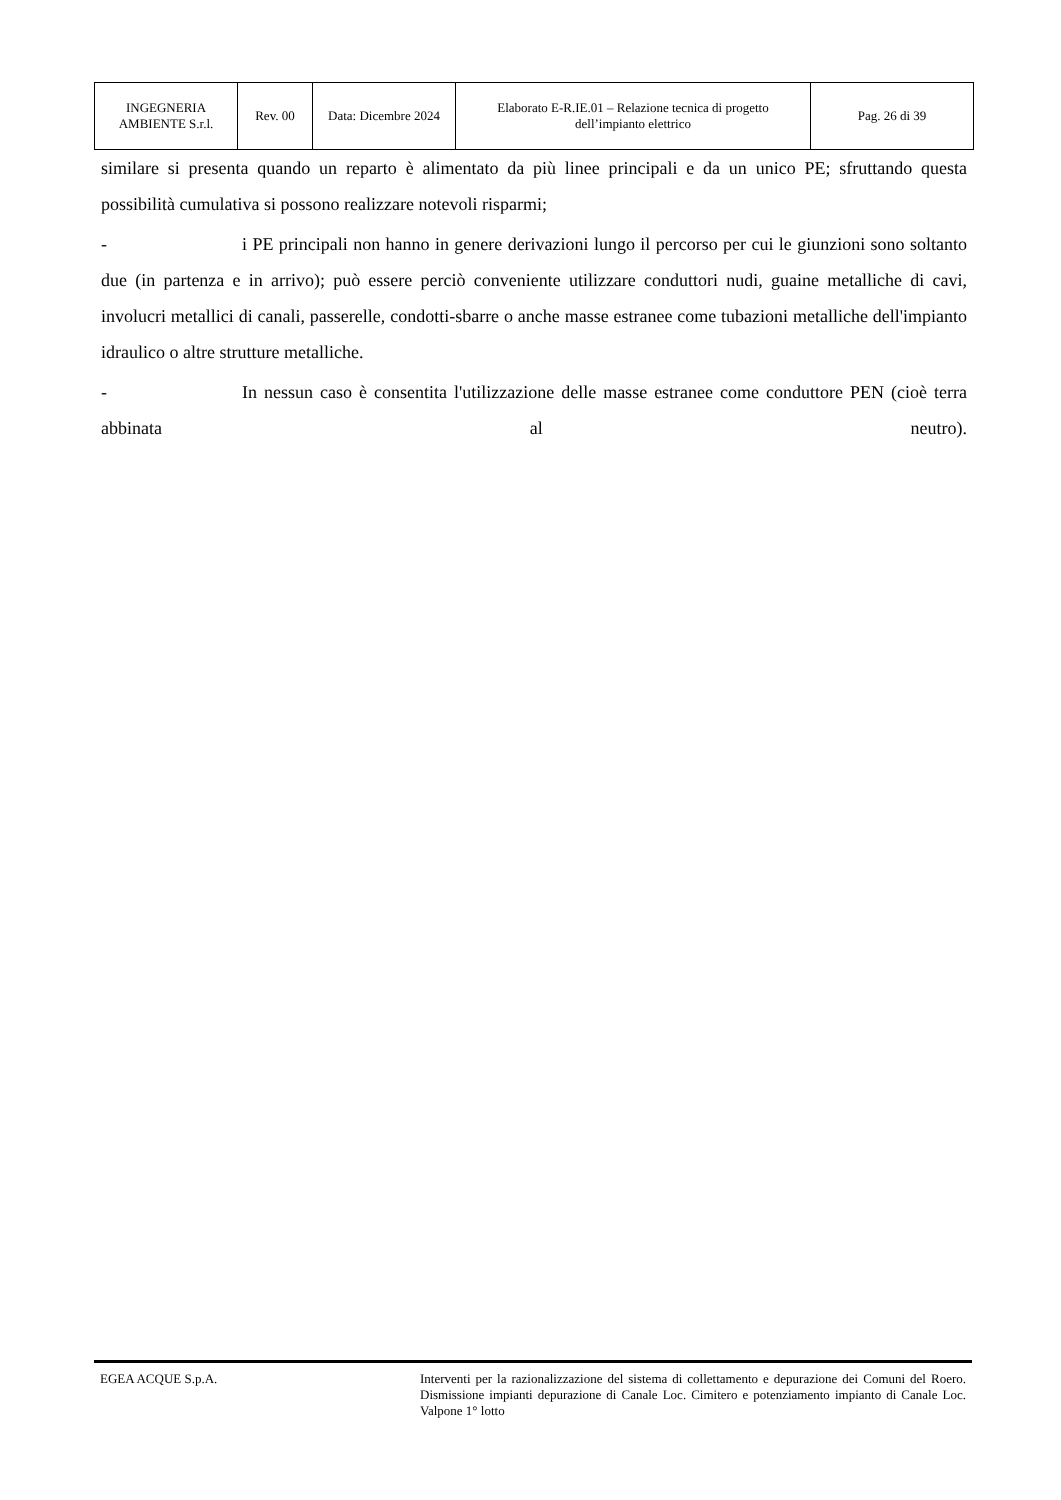| INGEGNERIA AMBIENTE S.r.l. | Rev. 00 | Data: Dicembre 2024 | Elaborato E-R.IE.01 – Relazione tecnica di progetto dell’impianto elettrico | Pag. 26 di 39 |
similare si presenta quando un reparto è alimentato da più linee principali e da un unico PE; sfruttando questa possibilità cumulativa si possono realizzare notevoli risparmi;
- i PE principali non hanno in genere derivazioni lungo il percorso per cui le giunzioni sono soltanto due (in partenza e in arrivo); può essere perciò conveniente utilizzare conduttori nudi, guaine metalliche di cavi, involucri metallici di canali, passerelle, condotti-sbarre o anche masse estranee come tubazioni metalliche dell'impianto idraulico o altre strutture metalliche.
- In nessun caso è consentita l'utilizzazione delle masse estranee come conduttore PEN (cioè terra abbinata al neutro).
EGEA ACQUE S.p.A. Interventi per la razionalizzazione del sistema di collettamento e depurazione dei Comuni del Roero. Dismissione impianti depurazione di Canale Loc. Cimitero e potenziamento impianto di Canale Loc. Valpone 1° lotto